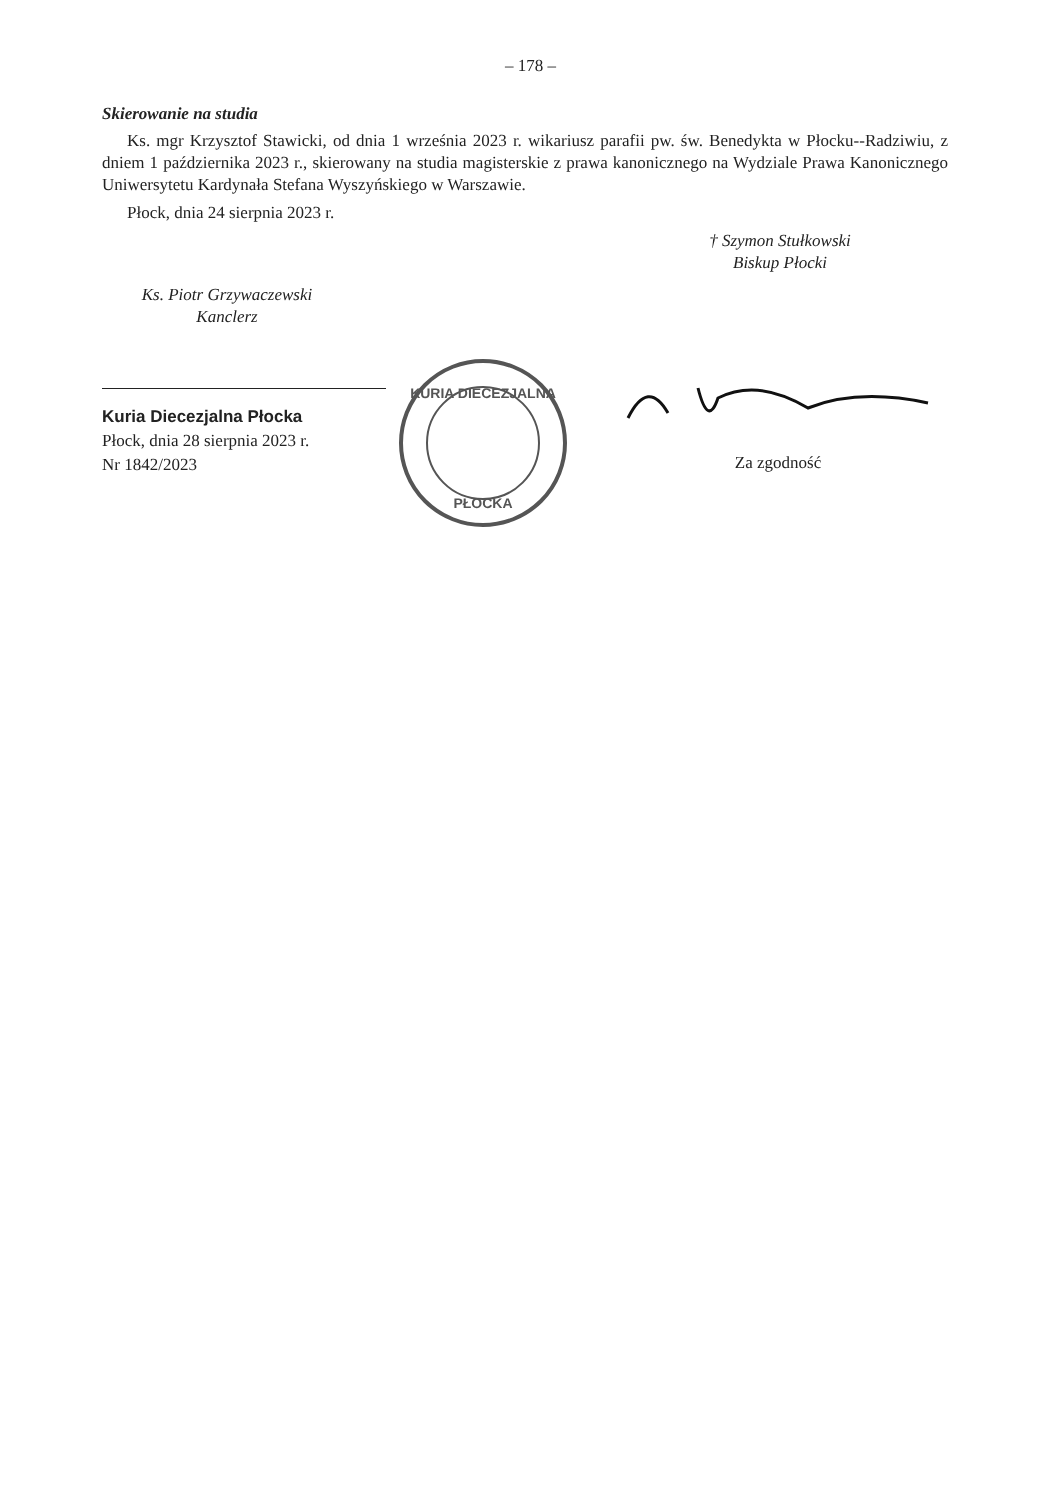– 178 –
Skierowanie na studia
Ks. mgr Krzysztof Stawicki, od dnia 1 września 2023 r. wikariusz parafii pw. św. Benedykta w Płocku--Radziwiu, z dniem 1 października 2023 r., skierowany na studia magisterskie z prawa kanonicznego na Wydziale Prawa Kanonicznego Uniwersytetu Kardynała Stefana Wyszyńskiego w Warszawie.
Płock, dnia 24 sierpnia 2023 r.
† Szymon Stułkowski
Biskup Płocki
Ks. Piotr Grzywaczewski
Kanclerz
Kuria Diecezjalna Płocka
Płock, dnia 28 sierpnia 2023 r.
Nr 1842/2023
KURIA DIECEZJALNA
PŁOCKA
Za zgodność